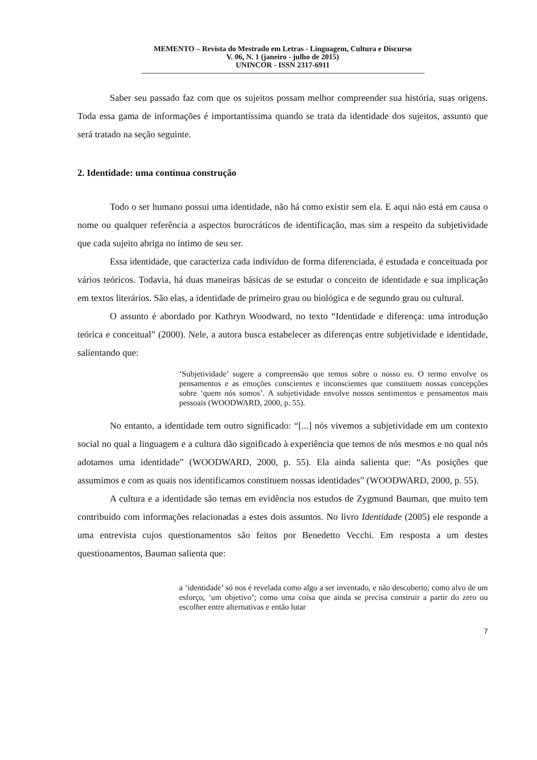MEMENTO – Revista do Mestrado em Letras - Linguagem, Cultura e Discurso
V. 06, N. 1 (janeiro - julho de 2015)
UNINCOR - ISSN 2317-6911
Saber seu passado faz com que os sujeitos possam melhor compreender sua história, suas origens. Toda essa gama de informações é importantíssima quando se trata da identidade dos sujeitos, assunto que será tratado na seção seguinte.
2. Identidade: uma contínua construção
Todo o ser humano possui uma identidade, não há como existir sem ela. E aqui não está em causa o nome ou qualquer referência a aspectos burocráticos de identificação, mas sim a respeito da subjetividade que cada sujeito abriga no íntimo de seu ser.
Essa identidade, que caracteriza cada indivíduo de forma diferenciada, é estudada e conceituada por vários teóricos. Todavia, há duas maneiras básicas de se estudar o conceito de identidade e sua implicação em textos literários. São elas, a identidade de primeiro grau ou biológica e de segundo grau ou cultural.
O assunto é abordado por Kathryn Woodward, no texto “Identidade e diferença: uma introdução teórica e conceitual” (2000). Nele, a autora busca estabelecer as diferenças entre subjetividade e identidade, salientando que:
‘Subjetividade’ sugere a compreensão que temos sobre o nosso eu. O termo envolve os pensamentos e as emoções conscientes e inconscientes que constituem nossas concepções sobre ‘quem nós somos’. A subjetividade envolve nossos sentimentos e pensamentos mais pessoais (WOODWARD, 2000, p. 55).
No entanto, a identidade tem outro significado: “[...] nós vivemos a subjetividade em um contexto social no qual a linguagem e a cultura dão significado à experiência que temos de nós mesmos e no qual nós adotamos uma identidade” (WOODWARD, 2000, p. 55). Ela ainda salienta que: “As posições que assumimos e com as quais nos identificamos constituem nossas identidades” (WOODWARD, 2000, p. 55).
A cultura e a identidade são temas em evidência nos estudos de Zygmund Bauman, que muito tem contribuído com informações relacionadas a estes dois assuntos. No livro Identidade (2005) ele responde a uma entrevista cujos questionamentos são feitos por Benedetto Vecchi. Em resposta a um destes questionamentos, Bauman salienta que:
a ‘identidade’ só nos é revelada como algo a ser inventado, e não descoberto; como alvo de um esforço, ‘um objetivo’; como uma coisa que ainda se precisa construir a partir do zero ou escolher entre alternativas e então lutar
7